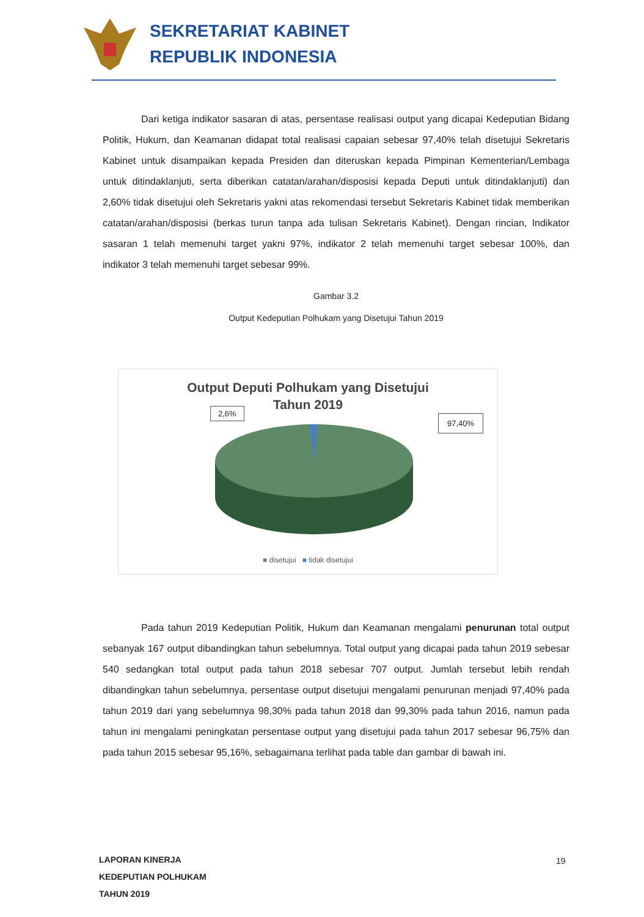SEKRETARIAT KABINET
REPUBLIK INDONESIA
Dari ketiga indikator sasaran di atas, persentase realisasi output yang dicapai Kedeputian Bidang Politik, Hukum, dan Keamanan didapat total realisasi capaian sebesar 97,40% telah disetujui Sekretaris Kabinet untuk disampaikan kepada Presiden dan diteruskan kepada Pimpinan Kementerian/Lembaga untuk ditindaklanjuti, serta diberikan catatan/arahan/disposisi kepada Deputi untuk ditindaklanjuti) dan 2,60% tidak disetujui oleh Sekretaris yakni atas rekomendasi tersebut Sekretaris Kabinet tidak memberikan catatan/arahan/disposisi (berkas turun tanpa ada tulisan Sekretaris Kabinet). Dengan rincian, Indikator sasaran 1 telah memenuhi target yakni 97%, indikator 2 telah memenuhi target sebesar 100%, dan indikator 3 telah memenuhi target sebesar 99%.
Gambar 3.2
Output Kedeputian Polhukam yang Disetujui Tahun 2019
Output Deputi Polhukam yang Disetujui
Tahun 2019
2,6%
97,40%
■ disetujui ■ tidak disetujui
Pada tahun 2019 Kedeputian Politik, Hukum dan Keamanan mengalami penurunan total output sebanyak 167 output dibandingkan tahun sebelumnya. Total output yang dicapai pada tahun 2019 sebesar 540 sedangkan total output pada tahun 2018 sebesar 707 output. Jumlah tersebut lebih rendah dibandingkan tahun sebelumnya, persentase output disetujui mengalami penurunan menjadi 97,40% pada tahun 2019 dari yang sebelumnya 98,30% pada tahun 2018 dan 99,30% pada tahun 2016, namun pada tahun ini mengalami peningkatan persentase output yang disetujui pada tahun 2017 sebesar 96,75% dan pada tahun 2015 sebesar 95,16%, sebagaimana terlihat pada table dan gambar di bawah ini.
LAPORAN KINERJA
KEDEPUTIAN POLHUKAM
TAHUN 2019
19